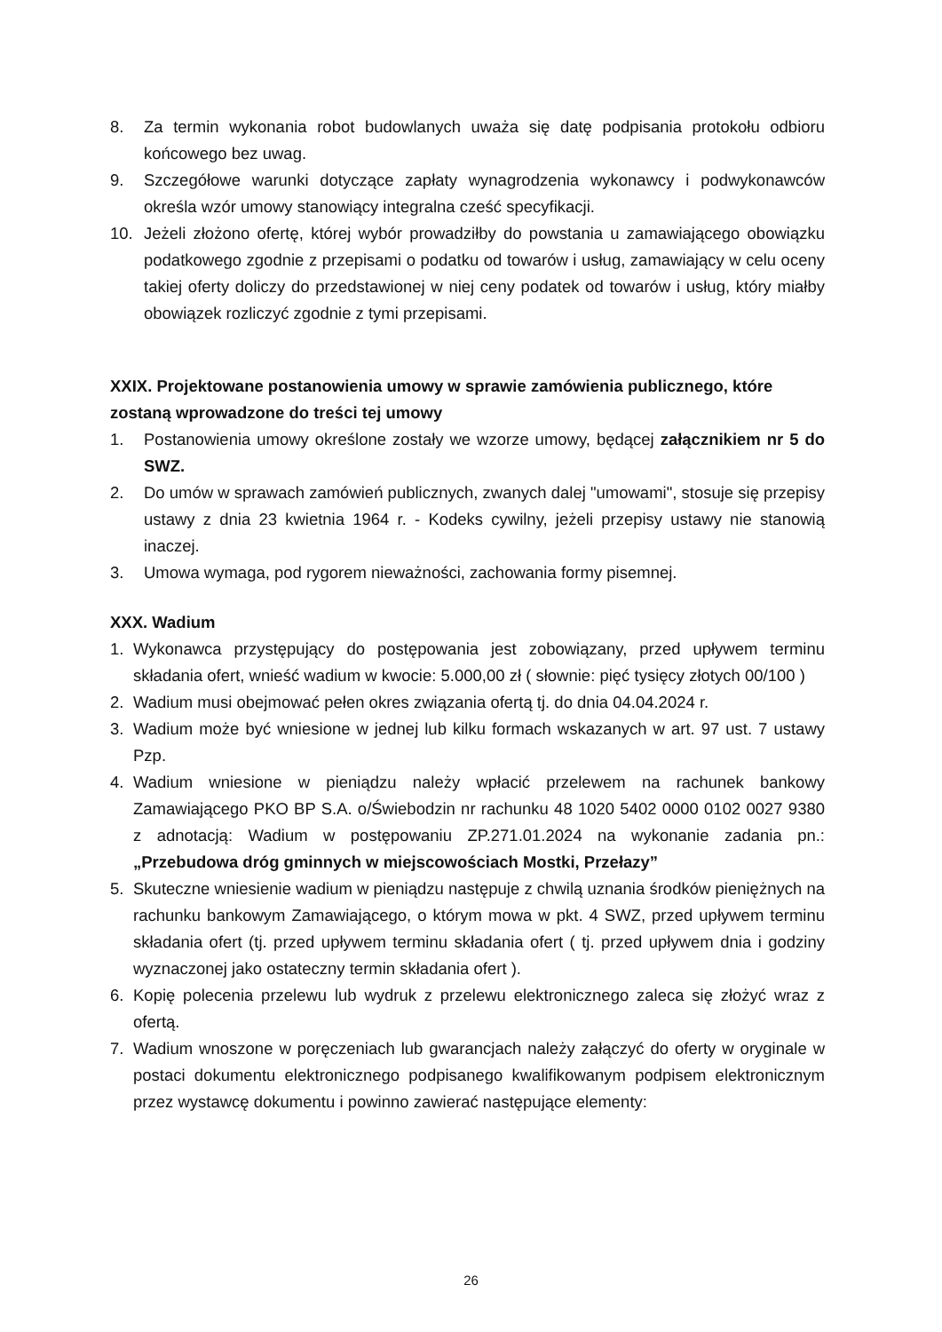8. Za termin wykonania robot budowlanych uważa się datę podpisania protokołu odbioru końcowego bez uwag.
9. Szczegółowe warunki dotyczące zapłaty wynagrodzenia wykonawcy i podwykonawców określa wzór umowy stanowiący integralna cześć specyfikacji.
10. Jeżeli złożono ofertę, której wybór prowadziłby do powstania u zamawiającego obowiązku podatkowego zgodnie z przepisami o podatku od towarów i usług, zamawiający w celu oceny takiej oferty doliczy do przedstawionej w niej ceny podatek od towarów i usług, który miałby obowiązek rozliczyć zgodnie z tymi przepisami.
XXIX. Projektowane postanowienia umowy w sprawie zamówienia publicznego, które zostaną wprowadzone do treści tej umowy
1. Postanowienia umowy określone zostały we wzorze umowy, będącej załącznikiem nr 5 do SWZ.
2. Do umów w sprawach zamówień publicznych, zwanych dalej "umowami", stosuje się przepisy ustawy z dnia 23 kwietnia 1964 r. - Kodeks cywilny, jeżeli przepisy ustawy nie stanowią inaczej.
3. Umowa wymaga, pod rygorem nieważności, zachowania formy pisemnej.
XXX. Wadium
1. Wykonawca przystępujący do postępowania jest zobowiązany, przed upływem terminu składania ofert, wnieść wadium w kwocie: 5.000,00 zł ( słownie: pięć tysięcy złotych 00/100 )
2. Wadium musi obejmować pełen okres związania ofertą tj. do dnia 04.04.2024 r.
3. Wadium może być wniesione w jednej lub kilku formach wskazanych w art. 97 ust. 7 ustawy Pzp.
4. Wadium wniesione w pieniądzu należy wpłacić przelewem na rachunek bankowy Zamawiającego PKO BP S.A. o/Świebodzin nr rachunku 48 1020 5402 0000 0102 0027 9380 z adnotacją: Wadium w postępowaniu ZP.271.01.2024 na wykonanie zadania pn.: „Przebudowa dróg gminnych w miejscowościach Mostki, Przełazy”
5. Skuteczne wniesienie wadium w pieniądzu następuje z chwilą uznania środków pieniężnych na rachunku bankowym Zamawiającego, o którym mowa w pkt. 4 SWZ, przed upływem terminu składania ofert (tj. przed upływem terminu składania ofert ( tj. przed upływem dnia i godziny wyznaczonej jako ostateczny termin składania ofert ).
6. Kopię polecenia przelewu lub wydruk z przelewu elektronicznego zaleca się złożyć wraz z ofertą.
7. Wadium wnoszone w poręczeniach lub gwarancjach należy załączyć do oferty w oryginale w postaci dokumentu elektronicznego podpisanego kwalifikowanym podpisem elektronicznym przez wystawcę dokumentu i powinno zawierać następujące elementy:
26